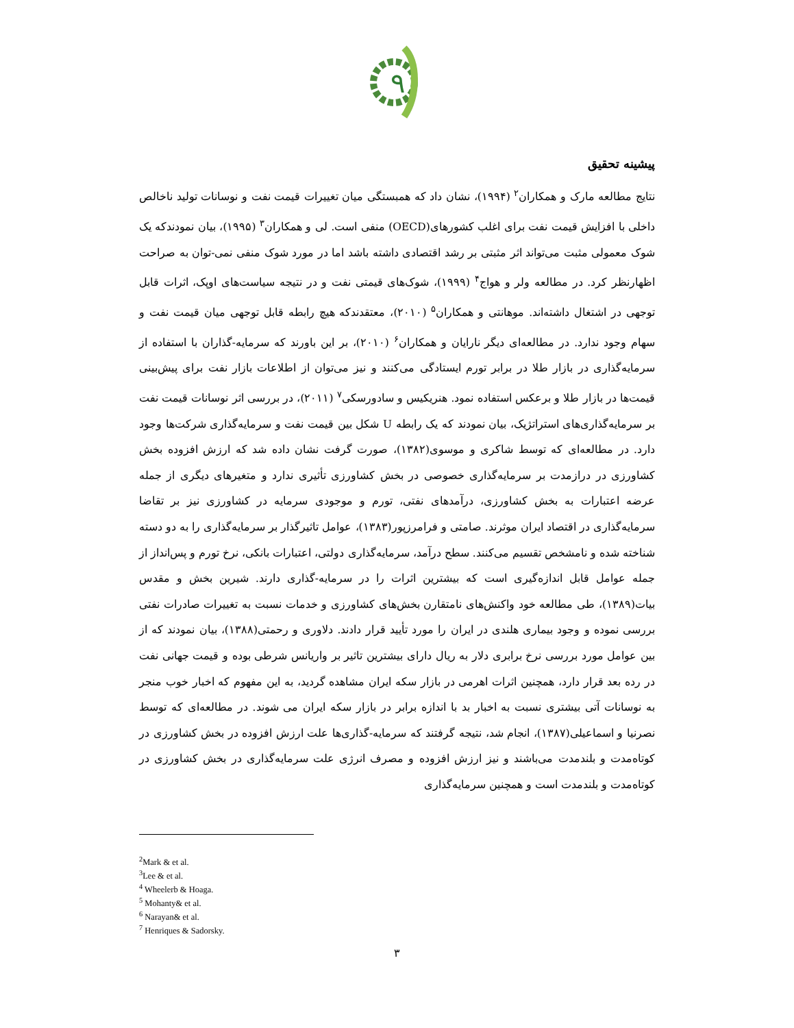٩
پیشینه تحقیق
نتایج مطالعه مارک و همکاران<sup>۲</sup> (۱۹۹۴)، نشان داد که همبستگی میان تغییرات قیمت نفت و نوسانات تولید ناخالص داخلی با افزایش قیمت نفت برای اغلب کشورهای(OECD) منفی است. لی و همکاران<sup>۳</sup> (۱۹۹۵)، بیان نمودندکه یک شوک معمولی مثبت می‌تواند اثر مثبتی بر رشد اقتصادی داشته باشد اما در مورد شوک منفی نمی-توان به صراحت اظهارنظر کرد. در مطالعه ولر و هواج<sup>۴</sup> (۱۹۹۹)، شوک‌های قیمتی نفت و در نتیجه سیاست‌های اوپک، اثرات قابل توجهی در اشتغال داشته‌اند. موهانتی و همکاران<sup>۵</sup> (۲۰۱۰)، معتقدندکه هیچ رابطه قابل توجهی میان قیمت نفت و سهام وجود ندارد. در مطالعه‌ای دیگر نارایان و همکاران<sup>۶</sup> (۲۰۱۰)، بر این باورند که سرمایه-گذاران با استفاده از سرمایه‌گذاری در بازار طلا در برابر تورم ایستادگی می‌کنند و نیز می‌توان از اطلاعات بازار نفت برای پیش‌بینی قیمت‌ها در بازار طلا و برعکس استفاده نمود. هنریکیس و سادورسکی<sup>۷</sup> (۲۰۱۱)، در بررسی اثر نوسانات قیمت نفت بر سرمایه‌گذاری‌های استراتژیک، بیان نمودند که یک رابطه U شکل بین قیمت نفت و سرمایه‌گذاری شرکت‌ها وجود دارد. در مطالعه‌ای که توسط شاکری و موسوی(۱۳۸۲)، صورت گرفت نشان داده شد که ارزش افزوده بخش کشاورزی در درازمدت بر سرمایه‌گذاری خصوصی در بخش کشاورزی تأثیری ندارد و متغیرهای دیگری از جمله عرضه اعتبارات به بخش کشاورزی، درآمدهای نفتی، تورم و موجودی سرمایه در کشاورزی نیز بر تقاضا سرمایه‌گذاری در اقتصاد ایران موثرند. صامتی و فرامرزپور(۱۳۸۳)، عوامل تاثیرگذار بر سرمایه‌گذاری را به دو دسته شناخته شده و نامشخص تقسیم می‌کنند. سطح درآمد، سرمایه‌گذاری دولتی، اعتبارات بانکی، نرخ تورم و پس‌انداز از جمله عوامل قابل اندازه‌گیری است که بیشترین اثرات را در سرمایه-گذاری دارند. شیرین بخش و مقدس بیات(۱۳۸۹)، طی مطالعه خود واکنش‌های نامتقارن بخش‌های کشاورزی و خدمات نسبت به تغییرات صادرات نفتی بررسی نموده و وجود بیماری هلندی در ایران را مورد تأیید قرار دادند. دلاوری و رحمتی(۱۳۸۸)، بیان نمودند که از بین عوامل مورد بررسی نرخ برابری دلار به ریال دارای بیشترین تاثیر بر واریانس شرطی بوده و قیمت جهانی نفت در رده بعد قرار دارد، همچنین اثرات اهرمی در بازار سکه ایران مشاهده گردید، به این مفهوم که اخبار خوب منجر به نوسانات آتی بیشتری نسبت به اخبار بد با اندازه برابر در بازار سکه ایران می شوند. در مطالعه‌ای که توسط نصرنیا و اسماعیلی(۱۳۸۷)، انجام شد، نتیجه گرفتند که سرمایه-گذاری‌ها علت ارزش افزوده در بخش کشاورزی در کوتاه‌مدت و بلندمدت می‌باشند و نیز ارزش افزوده و مصرف انرژی علت سرمایه‌گذاری در بخش کشاورزی در کوتاه‌مدت و بلندمدت است و همچنین سرمایه‌گذاری
<sup>2</sup> Mark & et al.
<sup>3</sup> Lee & et al.
<sup>4</sup> Wheelerb & Hoaga.
<sup>5</sup> Mohanty& et al.
<sup>6</sup> Narayan& et al.
<sup>7</sup> Henriques & Sadorsky.
۳